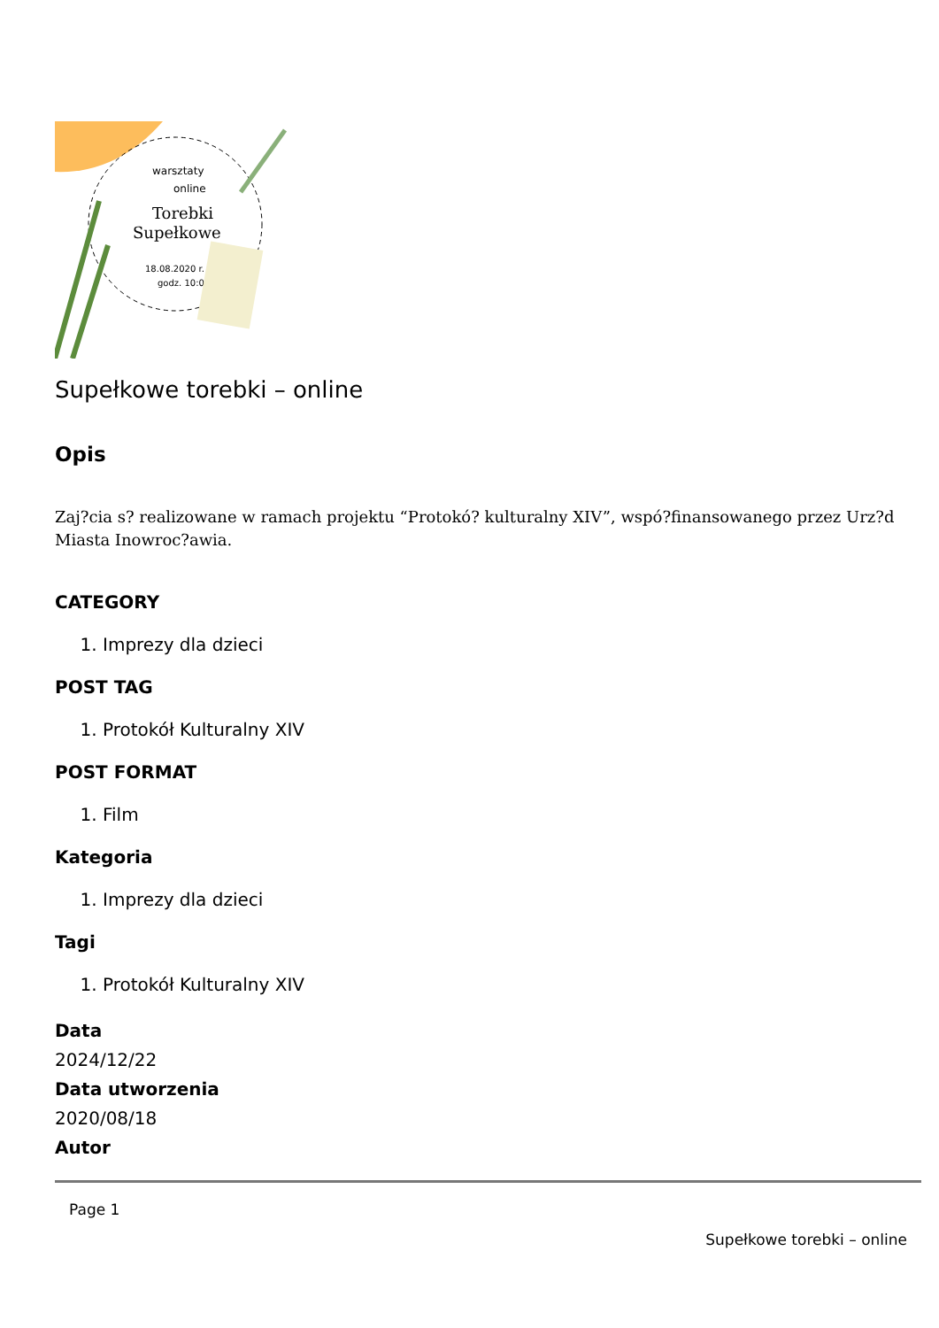Torebki
Supełkowe
18.08.2020 r.
godz. 10:00
warsztaty
online
Supełkowe torebki – online
Opis
Zaj?cia s? realizowane w ramach projektu “Protokó? kulturalny XIV”, wspó?finansowanego przez Urz?d Miasta Inowroc?awia.
CATEGORY
1. Imprezy dla dzieci
POST TAG
1. Protokół Kulturalny XIV
POST FORMAT
1. Film
Kategoria
1. Imprezy dla dzieci
Tagi
1. Protokół Kulturalny XIV
Data
2024/12/22
Data utworzenia
2020/08/18
Autor
Page 1
Supełkowe torebki – online